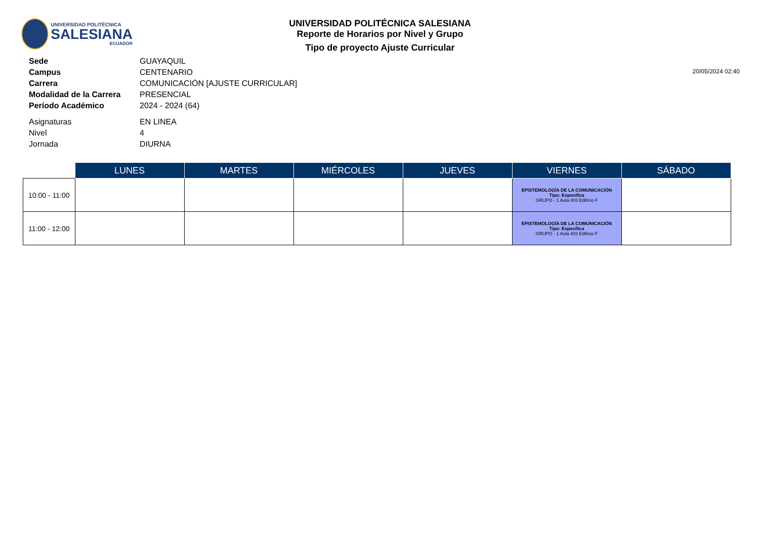UNIVERSIDAD POLITÉCNICA
SALESIANA
ECUADOR
UNIVERSIDAD POLITÉCNICA SALESIANA
Reporte de Horarios por Nivel y Grupo
Tipo de proyecto Ajuste Curricular
20/05/2024 02:40
| Sede | GUAYAQUIL |
| Campus | CENTENARIO |
| Carrera | COMUNICACIÓN [AJUSTE CURRICULAR] |
| Modalidad de la Carrera | PRESENCIAL |
| Período Académico | 2024 - 2024 (64) |
| Asignaturas | EN LINEA |
| Nivel | 4 |
| Jornada | DIURNA |
| | LUNES | MARTES | MIÉRCOLES | JUEVES | VIERNES | SÁBADO |
| --- | --- | --- | --- | --- | --- | --- |
| 10:00 - 11:00 | | | | | EPISTEMOLOGÍA DE LA COMUNICACIÓN Tipo: Específica GRUPO - 1 Aula 403 Edificio F | |
| 11:00 - 12:00 | | | | | EPISTEMOLOGÍA DE LA COMUNICACIÓN Tipo: Específica GRUPO - 1 Aula 403 Edificio F | |